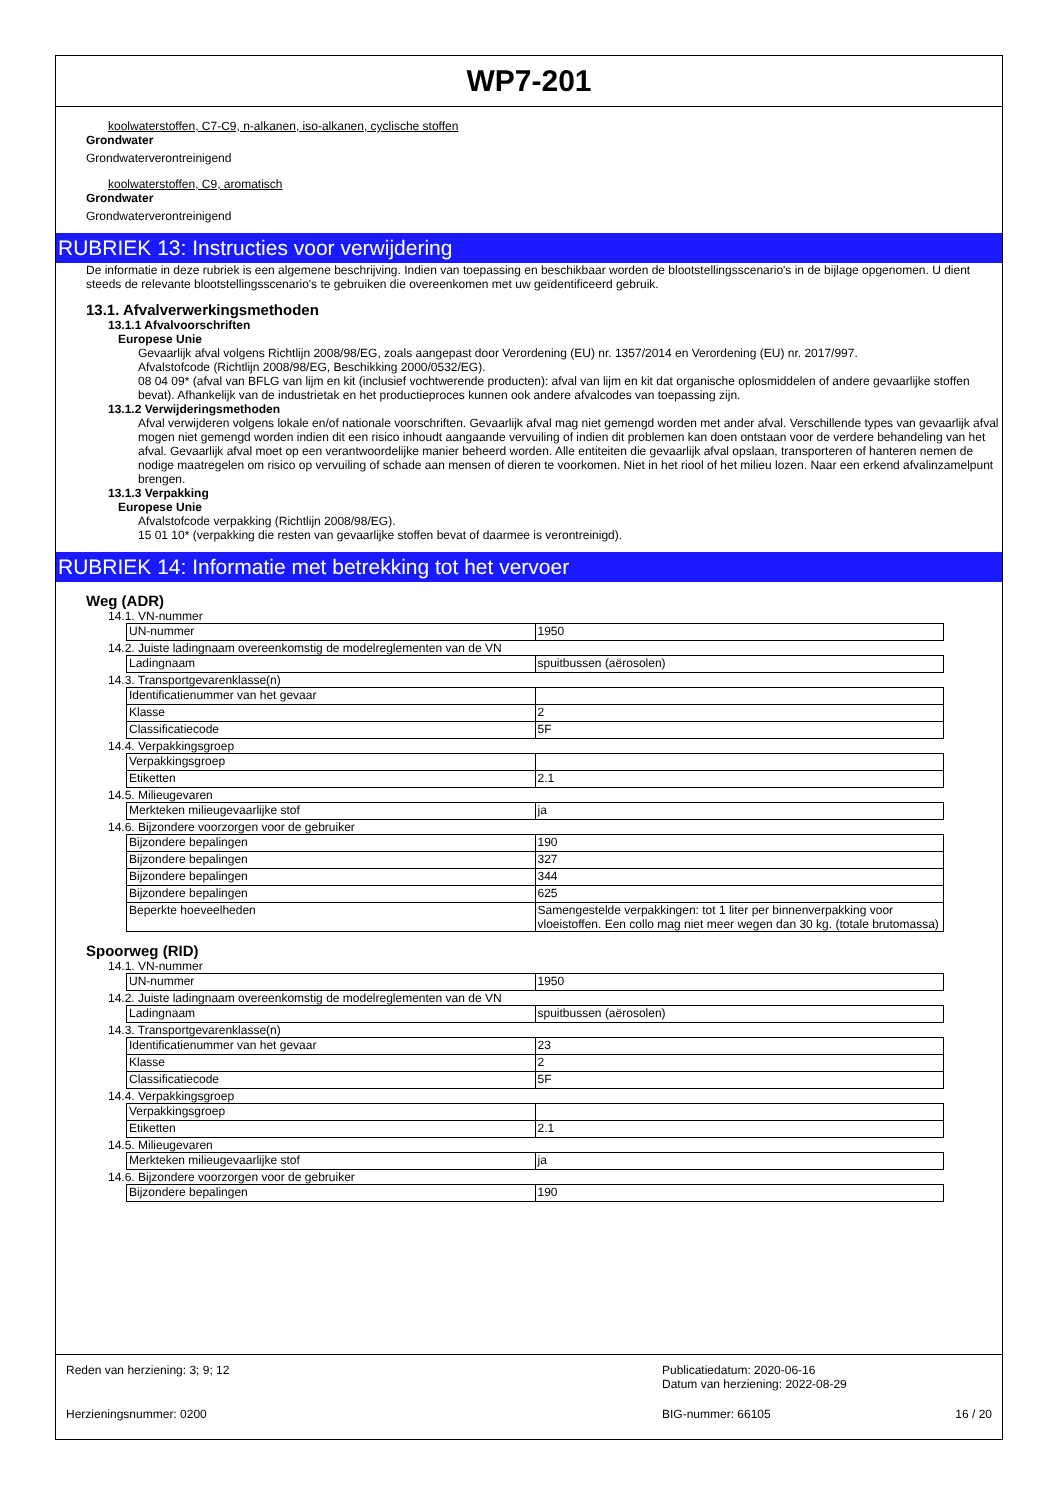WP7-201
koolwaterstoffen, C7-C9, n-alkanen, iso-alkanen, cyclische stoffen
Grondwater
Grondwaterverontreinigend
koolwaterstoffen, C9, aromatisch
Grondwater
Grondwaterverontreinigend
RUBRIEK 13: Instructies voor verwijdering
De informatie in deze rubriek is een algemene beschrijving. Indien van toepassing en beschikbaar worden de blootstellingsscenario's in de bijlage opgenomen. U dient steeds de relevante blootstellingsscenario's te gebruiken die overeenkomen met uw geïdentificeerd gebruik.
13.1. Afvalverwerkingsmethoden
13.1.1 Afvalvoorschriften
Europese Unie
Gevaarlijk afval volgens Richtlijn 2008/98/EG, zoals aangepast door Verordening (EU) nr. 1357/2014 en Verordening (EU) nr. 2017/997.
Afvalstofcode (Richtlijn 2008/98/EG, Beschikking 2000/0532/EG).
08 04 09* (afval van BFLG van lijm en kit (inclusief vochtwerende producten): afval van lijm en kit dat organische oplosmiddelen of andere gevaarlijke stoffen bevat). Afhankelijk van de industrietak en het productieproces kunnen ook andere afvalcodes van toepassing zijn.
13.1.2 Verwijderingsmethoden
Afval verwijderen volgens lokale en/of nationale voorschriften. Gevaarlijk afval mag niet gemengd worden met ander afval. Verschillende types van gevaarlijk afval mogen niet gemengd worden indien dit een risico inhoudt aangaande vervuiling of indien dit problemen kan doen ontstaan voor de verdere behandeling van het afval. Gevaarlijk afval moet op een verantwoordelijke manier beheerd worden. Alle entiteiten die gevaarlijk afval opslaan, transporteren of hanteren nemen de nodige maatregelen om risico op vervuiling of schade aan mensen of dieren te voorkomen. Niet in het riool of het milieu lozen. Naar een erkend afvalinzamelpunt brengen.
13.1.3 Verpakking
Europese Unie
Afvalstofcode verpakking (Richtlijn 2008/98/EG).
15 01 10* (verpakking die resten van gevaarlijke stoffen bevat of daarmee is verontreinigd).
RUBRIEK 14: Informatie met betrekking tot het vervoer
Weg (ADR)
14.1. VN-nummer
| UN-nummer | 1950 |
14.2. Juiste ladingnaam overeenkomstig de modelreglementen van de VN
| Ladingnaam | spuitbussen (aërosolen) |
14.3. Transportgevarenklasse(n)
| Identificatienummer van het gevaar | |
| Klasse | 2 |
| Classificatiecode | 5F |
14.4. Verpakkingsgroep
| Verpakkingsgroep | |
| Etiketten | 2.1 |
14.5. Milieugevaren
| Merkteken milieugevaarlijke stof | ja |
14.6. Bijzondere voorzorgen voor de gebruiker
| Bijzondere bepalingen | 190 |
| Bijzondere bepalingen | 327 |
| Bijzondere bepalingen | 344 |
| Bijzondere bepalingen | 625 |
| Beperkte hoeveelheden | Samengestelde verpakkingen: tot 1 liter per binnenverpakking voor vloeistoffen. Een collo mag niet meer wegen dan 30 kg. (totale brutomassa) |
Spoorweg (RID)
14.1. VN-nummer
| UN-nummer | 1950 |
14.2. Juiste ladingnaam overeenkomstig de modelreglementen van de VN
| Ladingnaam | spuitbussen (aërosolen) |
14.3. Transportgevarenklasse(n)
| Identificatienummer van het gevaar | 23 |
| Klasse | 2 |
| Classificatiecode | 5F |
14.4. Verpakkingsgroep
| Verpakkingsgroep | |
| Etiketten | 2.1 |
14.5. Milieugevaren
| Merkteken milieugevaarlijke stof | ja |
14.6. Bijzondere voorzorgen voor de gebruiker
| Bijzondere bepalingen | 190 |
Reden van herziening: 3; 9; 12 Publicatiedatum: 2020-06-16
Datum van herziening: 2022-08-29
Herzieningsnummer: 0200 BIG-nummer: 66105 16 / 20